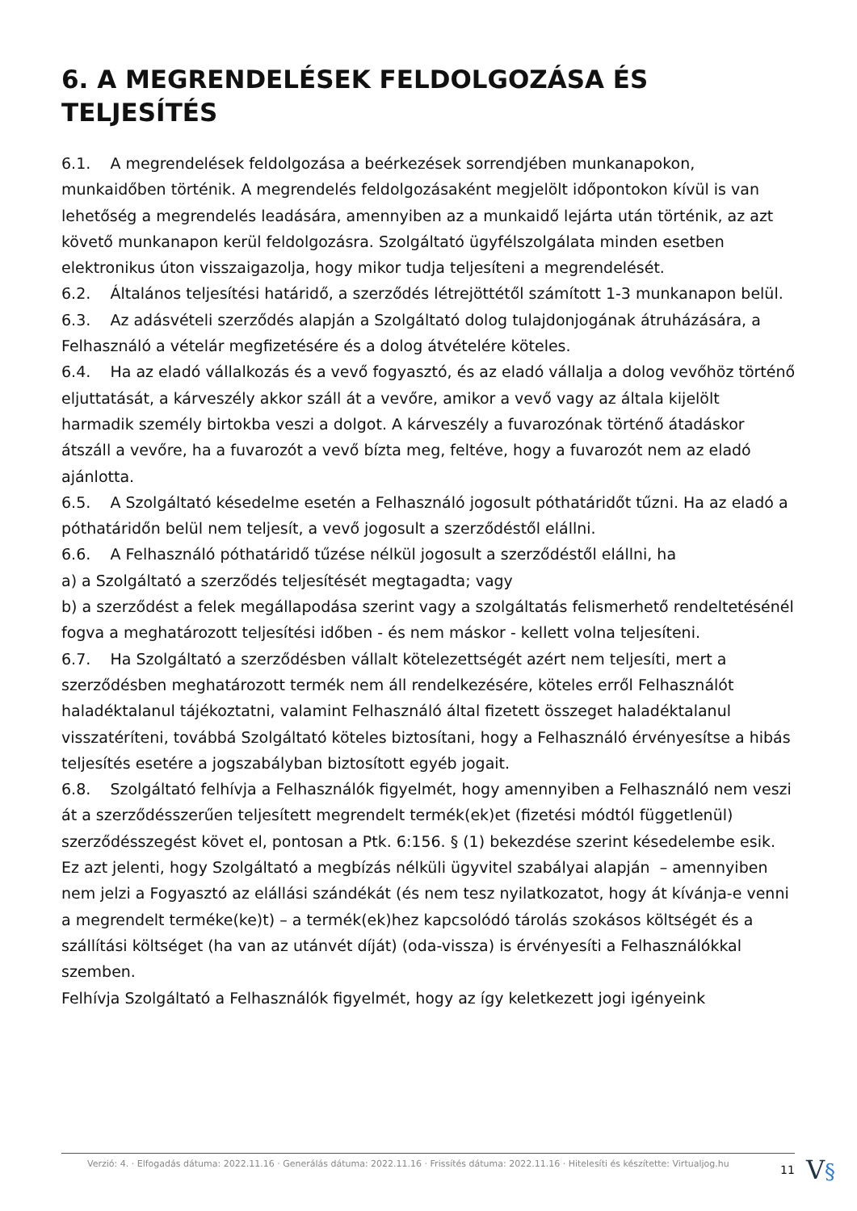6. A MEGRENDELÉSEK FELDOLGOZÁSA ÉS TELJESÍTÉS
6.1. A megrendelések feldolgozása a beérkezések sorrendjében munkanapokon, munkaidőben történik. A megrendelés feldolgozásaként megjelölt időpontokon kívül is van lehetőség a megrendelés leadására, amennyiben az a munkaidő lejárta után történik, az azt követő munkanapon kerül feldolgozásra. Szolgáltató ügyfélszolgálata minden esetben elektronikus úton visszaigazolja, hogy mikor tudja teljesíteni a megrendelését.
6.2. Általános teljesítési határidő, a szerződés létrejöttétől számított 1-3 munkanapon belül.
6.3. Az adásvételi szerződés alapján a Szolgáltató dolog tulajdonjogának átruházására, a Felhasználó a vételár megfizetésére és a dolog átvételére köteles.
6.4. Ha az eladó vállalkozás és a vevő fogyasztó, és az eladó vállalja a dolog vevőhöz történő eljuttatását, a kárveszély akkor száll át a vevőre, amikor a vevő vagy az általa kijelölt harmadik személy birtokba veszi a dolgot. A kárveszély a fuvarozónak történő átadáskor átszáll a vevőre, ha a fuvarozót a vevő bízta meg, feltéve, hogy a fuvarozót nem az eladó ajánlotta.
6.5. A Szolgáltató késedelme esetén a Felhasználó jogosult póthatáridőt tűzni. Ha az eladó a póthatáridőn belül nem teljesít, a vevő jogosult a szerződéstől elállni.
6.6. A Felhasználó póthatáridő tűzése nélkül jogosult a szerződéstől elállni, ha
a) a Szolgáltató a szerződés teljesítését megtagadta; vagy
b) a szerződést a felek megállapodása szerint vagy a szolgáltatás felismerhető rendeltetésénél fogva a meghatározott teljesítési időben - és nem máskor - kellett volna teljesíteni.
6.7. Ha Szolgáltató a szerződésben vállalt kötelezettségét azért nem teljesíti, mert a szerződésben meghatározott termék nem áll rendelkezésére, köteles erről Felhasználót haladéktalanul tájékoztatni, valamint Felhasználó által fizetett összeget haladéktalanul visszatéríteni, továbbá Szolgáltató köteles biztosítani, hogy a Felhasználó érvényesítse a hibás teljesítés esetére a jogszabályban biztosított egyéb jogait.
6.8. Szolgáltató felhívja a Felhasználók figyelmét, hogy amennyiben a Felhasználó nem veszi át a szerződésszerűen teljesített megrendelt termék(ek)et (fizetési módtól függetlenül) szerződésszegést követ el, pontosan a Ptk. 6:156. § (1) bekezdése szerint késedelembe esik.
Ez azt jelenti, hogy Szolgáltató a megbízás nélküli ügyvitel szabályai alapján – amennyiben nem jelzi a Fogyasztó az elállási szándékát (és nem tesz nyilatkozatot, hogy át kívánja-e venni a megrendelt terméke(ke)t) – a termék(ek)hez kapcsolódó tárolás szokásos költségét és a szállítási költséget (ha van az utánvét díját) (oda-vissza) is érvényesíti a Felhasználókkal szemben.
Felhívja Szolgáltató a Felhasználók figyelmét, hogy az így keletkezett jogi igényeink
Verzió: 4. · Elfogadás dátuma: 2022.11.16 · Generálás dátuma: 2022.11.16 · Frissítés dátuma: 2022.11.16 · Hitelesíti és készítette: Virtualjog.hu
11 V§